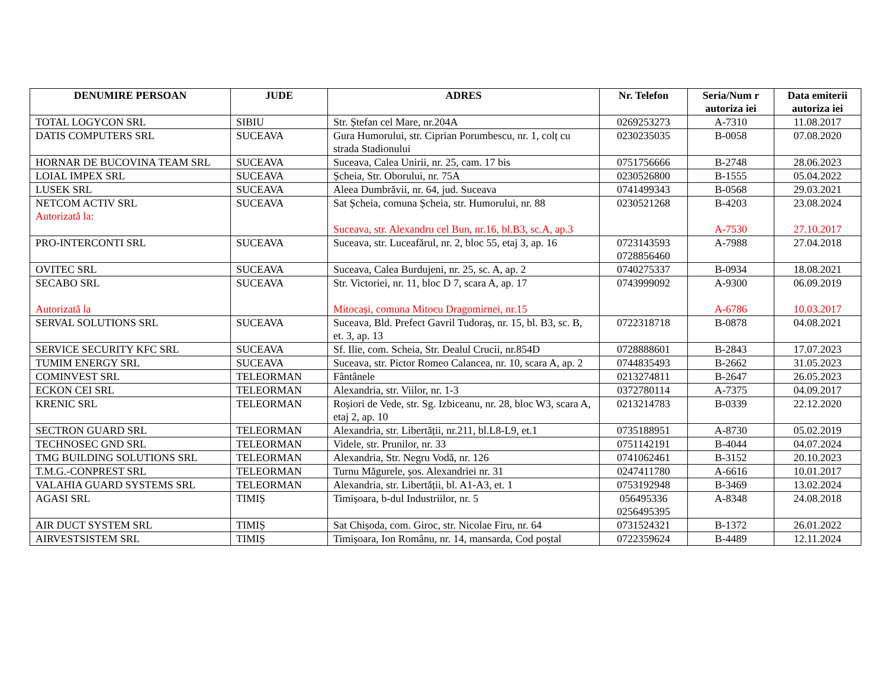| DENUMIRE PERSOAN | JUDE | ADRES | Nr. Telefon | Seria/Num r autoriza iei | Data emiterii autoriza iei |
| --- | --- | --- | --- | --- | --- |
| TOTAL LOGYCON SRL | SIBIU | Str. Ștefan cel Mare, nr.204A | 0269253273 | A-7310 | 11.08.2017 |
| DATIS COMPUTERS SRL | SUCEAVA | Gura Humorului, str. Ciprian Porumbescu, nr. 1, colț cu strada Stadionului | 0230235035 | B-0058 | 07.08.2020 |
| HORNAR DE BUCOVINA TEAM SRL | SUCEAVA | Suceava, Calea Unirii, nr. 25, cam. 17 bis | 0751756666 | B-2748 | 28.06.2023 |
| LOIAL IMPEX SRL | SUCEAVA | Șcheia, Str. Oborului, nr. 75A | 0230526800 | B-1555 | 05.04.2022 |
| LUSEK SRL | SUCEAVA | Aleea Dumbrăvii, nr. 64, jud. Suceava | 0741499343 | B-0568 | 29.03.2021 |
| NETCOM ACTIV SRL Autorizată la: | SUCEAVA | Sat Șcheia, comuna Șcheia, str. Humorului, nr. 88 Suceava, str. Alexandru cel Bun, nr.16, bl.B3, sc.A, ap.3 | 0230521268 | B-4203 A-7530 | 23.08.2024 27.10.2017 |
| PRO-INTERCONTI SRL | SUCEAVA | Suceava, str. Luceafărul, nr. 2, bloc 55, etaj 3, ap. 16 | 0723143593 0728856460 | A-7988 | 27.04.2018 |
| OVITEC SRL | SUCEAVA | Suceava, Calea Burdujeni, nr. 25, sc. A, ap. 2 | 0740275337 | B-0934 | 18.08.2021 |
| SECABO SRL Autorizată la | SUCEAVA | Str. Victoriei, nr. 11, bloc D 7, scara A, ap. 17 Mitocași, comuna Mitocu Dragomirnei, nr.15 | 0743999092 | A-9300 A-6786 | 06.09.2019 10.03.2017 |
| SERVAL SOLUTIONS SRL | SUCEAVA | Suceava, Bld. Prefect Gavril Tudoraș, nr. 15, bl. B3, sc. B, et. 3, ap. 13 | 0722318718 | B-0878 | 04.08.2021 |
| SERVICE SECURITY KFC SRL | SUCEAVA | Sf. Ilie, com. Scheia, Str. Dealul Crucii, nr.854D | 0728888601 | B-2843 | 17.07.2023 |
| TUMIM ENERGY SRL | SUCEAVA | Suceava, str. Pictor Romeo Calancea, nr. 10, scara A, ap. 2 | 0744835493 | B-2662 | 31.05.2023 |
| COMINVEST SRL | TELEORMAN | Fântânele | 0213274811 | B-2647 | 26.05.2023 |
| ECKON CEI SRL | TELEORMAN | Alexandria, str. Viilor, nr. 1-3 | 0372780114 | A-7375 | 04.09.2017 |
| KRENIC SRL | TELEORMAN | Roșiori de Vede, str. Sg. Izbiceanu, nr. 28, bloc W3, scara A, etaj 2, ap. 10 | 0213214783 | B-0339 | 22.12.2020 |
| SECTRON GUARD SRL | TELEORMAN | Alexandria, str. Libertății, nr.211, bl.L8-L9, et.1 | 0735188951 | A-8730 | 05.02.2019 |
| TECHNOSEC GND SRL | TELEORMAN | Videle, str. Prunilor, nr. 33 | 0751142191 | B-4044 | 04.07.2024 |
| TMG BUILDING SOLUTIONS SRL | TELEORMAN | Alexandria, Str. Negru Vodă, nr. 126 | 0741062461 | B-3152 | 20.10.2023 |
| T.M.G.-CONPREST SRL | TELEORMAN | Turnu Măgurele, șos. Alexandriei nr. 31 | 0247411780 | A-6616 | 10.01.2017 |
| VALAHIA GUARD SYSTEMS SRL | TELEORMAN | Alexandria, str. Libertății, bl. A1-A3, et. 1 | 0753192948 | B-3469 | 13.02.2024 |
| AGASI SRL | TIMIȘ | Timișoara, b-dul Industriilor, nr. 5 | 056495336 0256495395 | A-8348 | 24.08.2018 |
| AIR DUCT SYSTEM SRL | TIMIȘ | Sat Chișoda, com. Giroc, str. Nicolae Firu, nr. 64 | 0731524321 | B-1372 | 26.01.2022 |
| AIRVESTSISTEM SRL | TIMIȘ | Timișoara, Ion Românu, nr. 14, mansarda, Cod poștal | 0722359624 | B-4489 | 12.11.2024 |